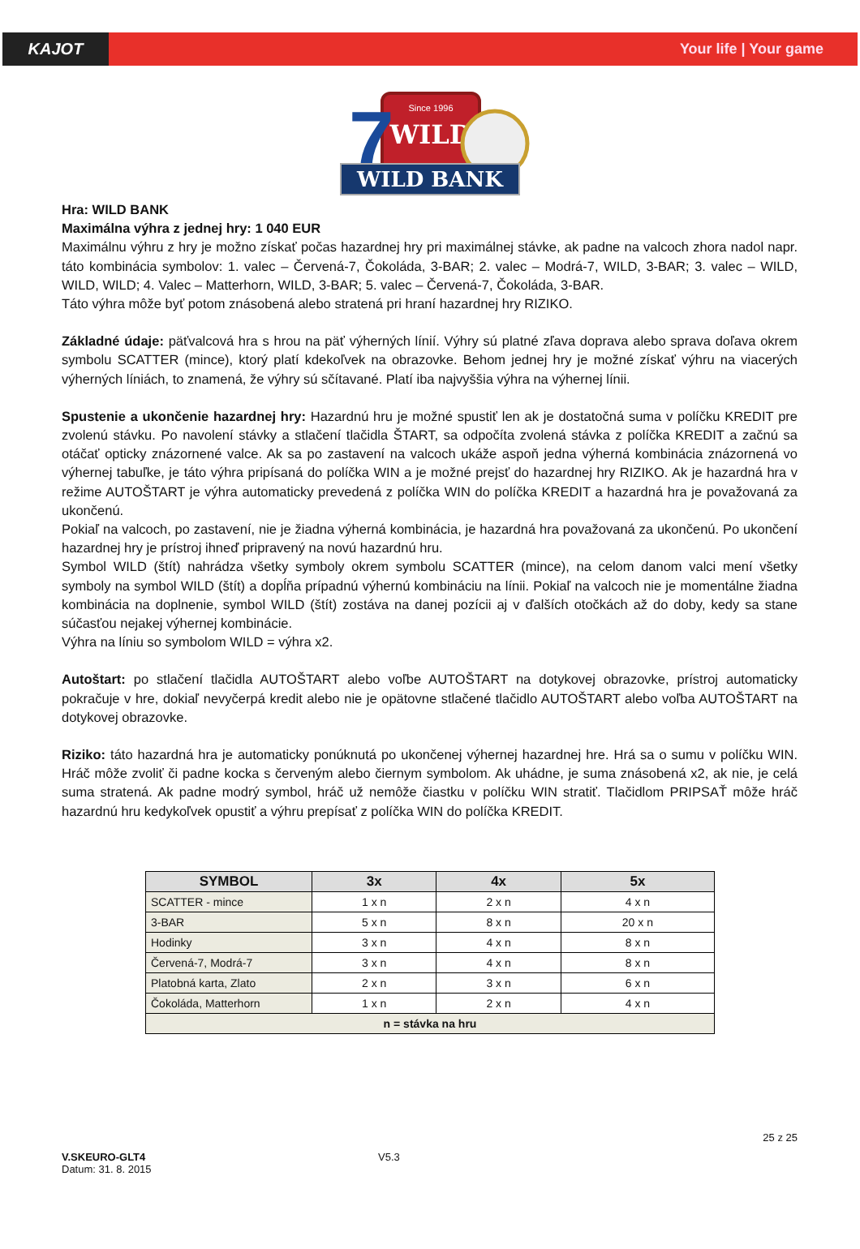KAJOT Your life | Your game
Since 1996
WILD
7
WILD BANK
Hra: WILD BANK
Maximálna výhra z jednej hry: 1 040 EUR
Maximálnu výhru z hry je možno získať počas hazardnej hry pri maximálnej stávke, ak padne na valcoch zhora nadol napr. táto kombinácia symbolov: 1. valec – Červená-7, Čokoláda, 3-BAR; 2. valec – Modrá-7, WILD, 3-BAR; 3. valec – WILD, WILD, WILD; 4. Valec – Matterhorn, WILD, 3-BAR; 5. valec – Červená-7, Čokoláda, 3-BAR.
Táto výhra môže byť potom znásobená alebo stratená pri hraní hazardnej hry RIZIKO.
Základné údaje: päťvalcová hra s hrou na päť výherných línií. Výhry sú platné zľava doprava alebo sprava doľava okrem symbolu SCATTER (mince), ktorý platí kdekoľvek na obrazovke. Behom jednej hry je možné získať výhru na viacerých výherných líniách, to znamená, že výhry sú sčítavané. Platí iba najvyššia výhra na výhernej línii.
Spustenie a ukončenie hazardnej hry: Hazardnú hru je možné spustiť len ak je dostatočná suma v políčku KREDIT pre zvolenú stávku. Po navolení stávky a stlačení tlačidla ŠTART, sa odpočíta zvolená stávka z políčka KREDIT a začnú sa otáčať opticky znázornené valce. Ak sa po zastavení na valcoch ukáže aspoň jedna výherná kombinácia znázornená vo výhernej tabuľke, je táto výhra pripísaná do políčka WIN a je možné prejsť do hazardnej hry RIZIKO. Ak je hazardná hra v režime AUTOŠTART je výhra automaticky prevedená z políčka WIN do políčka KREDIT a hazardná hra je považovaná za ukončenú.
Pokiaľ na valcoch, po zastavení, nie je žiadna výherná kombinácia, je hazardná hra považovaná za ukončenú. Po ukončení hazardnej hry je prístroj ihneď pripravený na novú hazardnú hru.
Symbol WILD (štít) nahrádza všetky symboly okrem symbolu SCATTER (mince), na celom danom valci mení všetky symboly na symbol WILD (štít) a dopĺňa prípadnú výhernú kombináciu na línii. Pokiaľ na valcoch nie je momentálne žiadna kombinácia na doplnenie, symbol WILD (štít) zostáva na danej pozícii aj v ďalších otočkách až do doby, kedy sa stane súčasťou nejakej výhernej kombinácie.
Výhra na líniu so symbolom WILD = výhra x2.
Autoštart: po stlačení tlačidla AUTOŠTART alebo voľbe AUTOŠTART na dotykovej obrazovke, prístroj automaticky pokračuje v hre, dokiaľ nevyčerpá kredit alebo nie je opätovne stlačené tlačidlo AUTOŠTART alebo voľba AUTOŠTART na dotykovej obrazovke.
Riziko: táto hazardná hra je automaticky ponúknutá po ukončenej výhernej hazardnej hre. Hrá sa o sumu v políčku WIN. Hráč môže zvoliť či padne kocka s červeným alebo čiernym symbolom. Ak uhádne, je suma znásobená x2, ak nie, je celá suma stratená. Ak padne modrý symbol, hráč už nemôže čiastku v políčku WIN stratiť. Tlačidlom PRIPSAŤ môže hráč hazardnú hru kedykoľvek opustiť a výhru prepísať z políčka WIN do políčka KREDIT.
| SYMBOL | 3x | 4x | 5x |
| --- | --- | --- | --- |
| SCATTER - mince | 1 x n | 2 x n | 4 x n |
| 3-BAR | 5 x n | 8 x n | 20 x n |
| Hodinky | 3 x n | 4 x n | 8 x n |
| Červená-7, Modrá-7 | 3 x n | 4 x n | 8 x n |
| Platobná karta, Zlato | 2 x n | 3 x n | 6 x n |
| Čokoláda, Matterhorn | 1 x n | 2 x n | 4 x n |
| n = stávka na hru | | | |
V.SKEURO-GLT4
Datum: 31. 8. 2015
V5.3
25 z 25